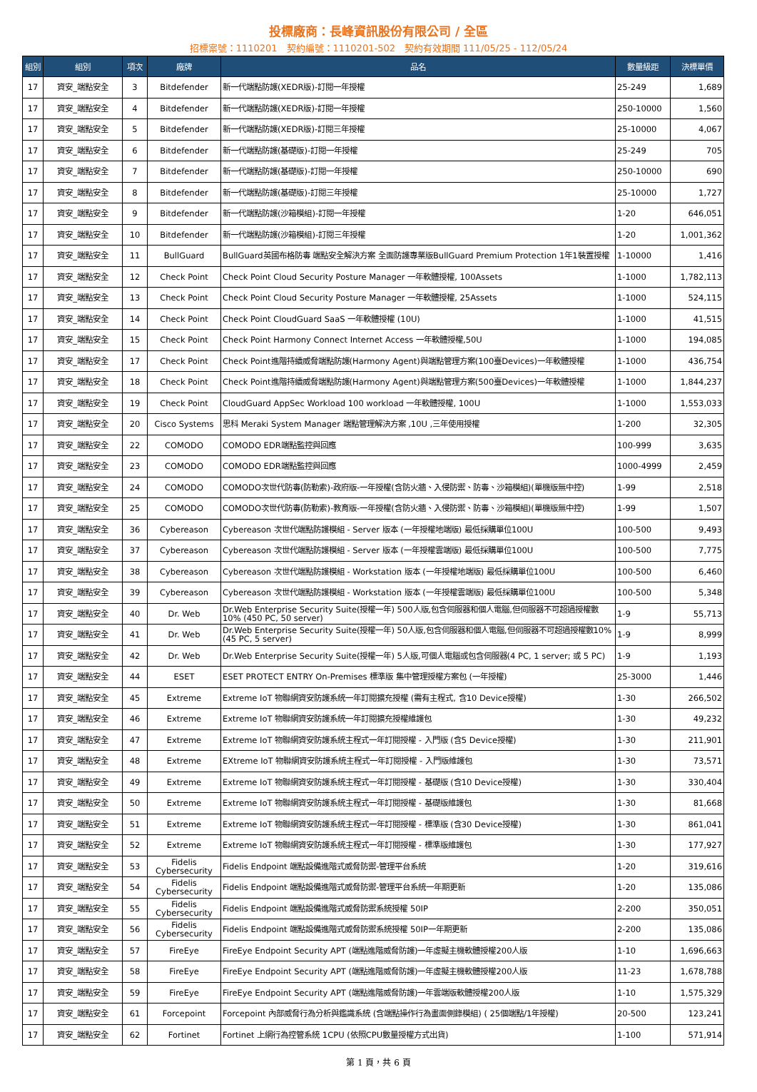投標廠商：長峰資訊股份有限公司 / 全區
招標案號：1110201　契約編號：1110201-502　契約有效期間 111/05/25 - 112/05/24
| 組別 | 組別 | 項次 | 廠牌 | 品名 | 數量級距 | 決標單價 |
| --- | --- | --- | --- | --- | --- | --- |
| 17 | 資安_端點安全 | 3 | Bitdefender | 新一代端點防護(XEDR版)-訂閱一年授權 | 25-249 | 1,689 |
| 17 | 資安_端點安全 | 4 | Bitdefender | 新一代端點防護(XEDR版)-訂閱一年授權 | 250-10000 | 1,560 |
| 17 | 資安_端點安全 | 5 | Bitdefender | 新一代端點防護(XEDR版)-訂閱三年授權 | 25-10000 | 4,067 |
| 17 | 資安_端點安全 | 6 | Bitdefender | 新一代端點防護(基礎版)-訂閱一年授權 | 25-249 | 705 |
| 17 | 資安_端點安全 | 7 | Bitdefender | 新一代端點防護(基礎版)-訂閱一年授權 | 250-10000 | 690 |
| 17 | 資安_端點安全 | 8 | Bitdefender | 新一代端點防護(基礎版)-訂閱三年授權 | 25-10000 | 1,727 |
| 17 | 資安_端點安全 | 9 | Bitdefender | 新一代端點防護(沙箱模組)-訂閱一年授權 | 1-20 | 646,051 |
| 17 | 資安_端點安全 | 10 | Bitdefender | 新一代端點防護(沙箱模組)-訂閱三年授權 | 1-20 | 1,001,362 |
| 17 | 資安_端點安全 | 11 | BullGuard | BullGuard英國布格防毒 端點安全解決方案 全面防護專業版BullGuard Premium Protection 1年1裝置授權 | 1-10000 | 1,416 |
| 17 | 資安_端點安全 | 12 | Check Point | Check Point Cloud Security Posture Manager 一年軟體授權, 100Assets | 1-1000 | 1,782,113 |
| 17 | 資安_端點安全 | 13 | Check Point | Check Point Cloud Security Posture Manager 一年軟體授權, 25Assets | 1-1000 | 524,115 |
| 17 | 資安_端點安全 | 14 | Check Point | Check Point CloudGuard SaaS 一年軟體授權 (10U) | 1-1000 | 41,515 |
| 17 | 資安_端點安全 | 15 | Check Point | Check Point Harmony Connect Internet Access 一年軟體授權,50U | 1-1000 | 194,085 |
| 17 | 資安_端點安全 | 17 | Check Point | Check Point進階持續威脅端點防護(Harmony Agent)與端點管理方案(100臺Devices)一年軟體授權 | 1-1000 | 436,754 |
| 17 | 資安_端點安全 | 18 | Check Point | Check Point進階持續威脅端點防護(Harmony Agent)與端點管理方案(500臺Devices)一年軟體授權 | 1-1000 | 1,844,237 |
| 17 | 資安_端點安全 | 19 | Check Point | CloudGuard AppSec Workload 100 workload 一年軟體授權, 100U | 1-1000 | 1,553,033 |
| 17 | 資安_端點安全 | 20 | Cisco Systems | 思科 Meraki System Manager 端點管理解決方案 ,10U ,三年使用授權 | 1-200 | 32,305 |
| 17 | 資安_端點安全 | 22 | COMODO | COMODO EDR端點監控與回應 | 100-999 | 3,635 |
| 17 | 資安_端點安全 | 23 | COMODO | COMODO EDR端點監控與回應 | 1000-4999 | 2,459 |
| 17 | 資安_端點安全 | 24 | COMODO | COMODO次世代防毒(防勒索)-政府版-一年授權(含防火牆、入侵防禦、防毒、沙箱模組)(單機版無中控) | 1-99 | 2,518 |
| 17 | 資安_端點安全 | 25 | COMODO | COMODO次世代防毒(防勒索)-教育版-一年授權(含防火牆、入侵防禦、防毒、沙箱模組)(單機版無中控) | 1-99 | 1,507 |
| 17 | 資安_端點安全 | 36 | Cybereason | Cybereason 次世代端點防護模組 - Server 版本 (一年授權地端版) 最低採購單位100U | 100-500 | 9,493 |
| 17 | 資安_端點安全 | 37 | Cybereason | Cybereason 次世代端點防護模組 - Server 版本 (一年授權雲端版) 最低採購單位100U | 100-500 | 7,775 |
| 17 | 資安_端點安全 | 38 | Cybereason | Cybereason 次世代端點防護模組 - Workstation 版本 (一年授權地端版) 最低採購單位100U | 100-500 | 6,460 |
| 17 | 資安_端點安全 | 39 | Cybereason | Cybereason 次世代端點防護模組 - Workstation 版本 (一年授權雲端版) 最低採購單位100U | 100-500 | 5,348 |
| 17 | 資安_端點安全 | 40 | Dr. Web | Dr.Web Enterprise Security Suite(授權一年) 500人版,包含伺服器和個人電腦,但伺服器不可超過授權數10% (450 PC, 50 server) | 1-9 | 55,713 |
| 17 | 資安_端點安全 | 41 | Dr. Web | Dr.Web Enterprise Security Suite(授權一年) 50人版,包含伺服器和個人電腦,但伺服器不可超過授權數10% (45 PC, 5 server) | 1-9 | 8,999 |
| 17 | 資安_端點安全 | 42 | Dr. Web | Dr.Web Enterprise Security Suite(授權一年) 5人版,可個人電腦或包含伺服器(4 PC, 1 server; 或 5 PC) | 1-9 | 1,193 |
| 17 | 資安_端點安全 | 44 | ESET | ESET PROTECT ENTRY On-Premises 標準版 集中管理授權方案包 (一年授權) | 25-3000 | 1,446 |
| 17 | 資安_端點安全 | 45 | Extreme | Extreme IoT 物聯網資安防護系統一年訂閱擴充授權 (需有主程式, 含10 Device授權) | 1-30 | 266,502 |
| 17 | 資安_端點安全 | 46 | Extreme | Extreme IoT 物聯網資安防護系統一年訂閱擴充授權維護包 | 1-30 | 49,232 |
| 17 | 資安_端點安全 | 47 | Extreme | Extreme IoT 物聯網資安防護系統主程式一年訂閱授權 - 入門版 (含5 Device授權) | 1-30 | 211,901 |
| 17 | 資安_端點安全 | 48 | Extreme | EXtreme IoT 物聯網資安防護系統主程式一年訂閱授權 - 入門版維護包 | 1-30 | 73,571 |
| 17 | 資安_端點安全 | 49 | Extreme | Extreme IoT 物聯網資安防護系統主程式一年訂閱授權 - 基礎版 (含10 Device授權) | 1-30 | 330,404 |
| 17 | 資安_端點安全 | 50 | Extreme | Extreme IoT 物聯網資安防護系統主程式一年訂閱授權 - 基礎版維護包 | 1-30 | 81,668 |
| 17 | 資安_端點安全 | 51 | Extreme | Extreme IoT 物聯網資安防護系統主程式一年訂閱授權 - 標準版 (含30 Device授權) | 1-30 | 861,041 |
| 17 | 資安_端點安全 | 52 | Extreme | Extreme IoT 物聯網資安防護系統主程式一年訂閱授權 - 標準版維護包 | 1-30 | 177,927 |
| 17 | 資安_端點安全 | 53 | Fidelis Cybersecurity | Fidelis Endpoint 端點設備進階式威脅防禦-管理平台系統 | 1-20 | 319,616 |
| 17 | 資安_端點安全 | 54 | Fidelis Cybersecurity | Fidelis Endpoint 端點設備進階式威脅防禦-管理平台系統一年期更新 | 1-20 | 135,086 |
| 17 | 資安_端點安全 | 55 | Fidelis Cybersecurity | Fidelis Endpoint 端點設備進階式威脅防禦系統授權 50IP | 2-200 | 350,051 |
| 17 | 資安_端點安全 | 56 | Fidelis Cybersecurity | Fidelis Endpoint 端點設備進階式威脅防禦系統授權 50IP一年期更新 | 2-200 | 135,086 |
| 17 | 資安_端點安全 | 57 | FireEye | FireEye Endpoint Security APT (端點進階威脅防護)一年虛擬主機軟體授權200人版 | 1-10 | 1,696,663 |
| 17 | 資安_端點安全 | 58 | FireEye | FireEye Endpoint Security APT (端點進階威脅防護)一年虛擬主機軟體授權200人版 | 11-23 | 1,678,788 |
| 17 | 資安_端點安全 | 59 | FireEye | FireEye Endpoint Security APT (端點進階威脅防護)一年雲端版軟體授權200人版 | 1-10 | 1,575,329 |
| 17 | 資安_端點安全 | 61 | Forcepoint | Forcepoint 內部威脅行為分析與鑑識系統 (含端點操作行為畫面側錄模組) ( 25個端點/1年授權) | 20-500 | 123,241 |
| 17 | 資安_端點安全 | 62 | Fortinet | Fortinet 上網行為控管系統 1CPU (依照CPU數量授權方式出貨) | 1-100 | 571,914 |
第 1 頁，共 6 頁